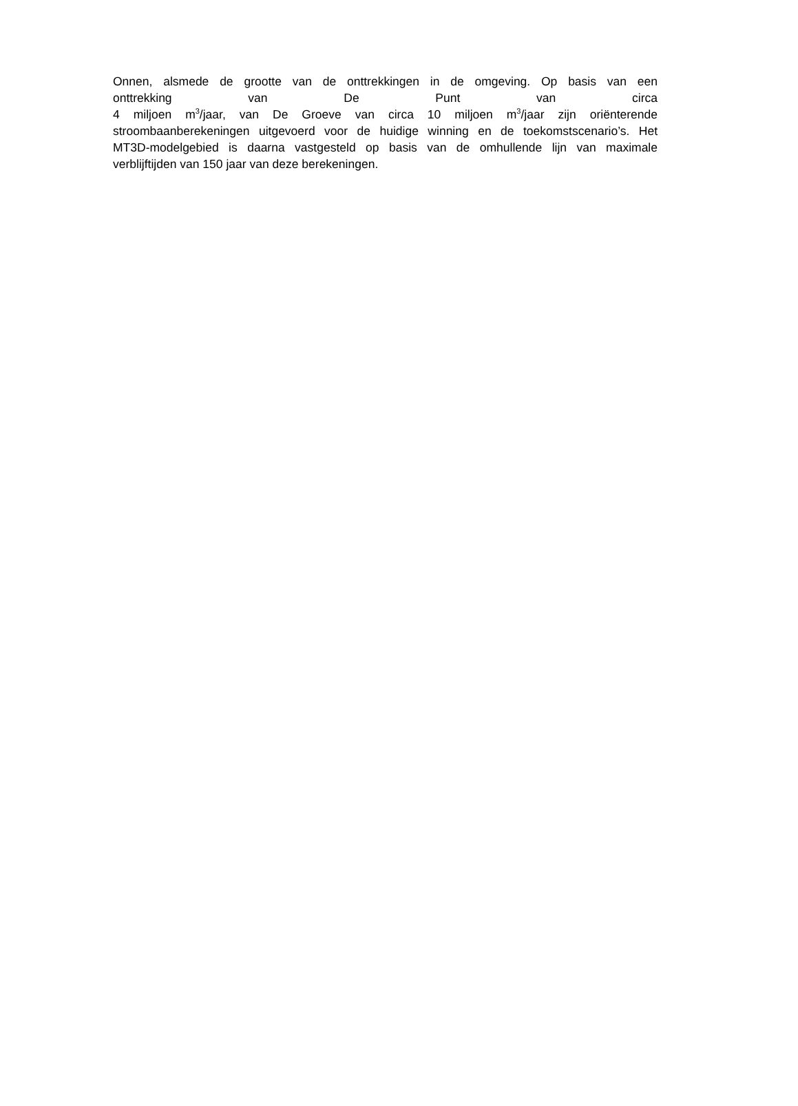Onnen, alsmede de grootte van de onttrekkingen in de omgeving. Op basis van een
onttrekking van De Punt van circa
4 miljoen m<sup>3</sup>/jaar, van De Groeve van circa 10 miljoen m<sup>3</sup>/jaar zijn oriënterende
stroombaanberekeningen uitgevoerd voor de huidige winning en de toekomstscenario’s. Het
MT3D-modelgebied is daarna vastgesteld op basis van de omhullende lijn van maximale
verblijftijden van 150 jaar van deze berekeningen.